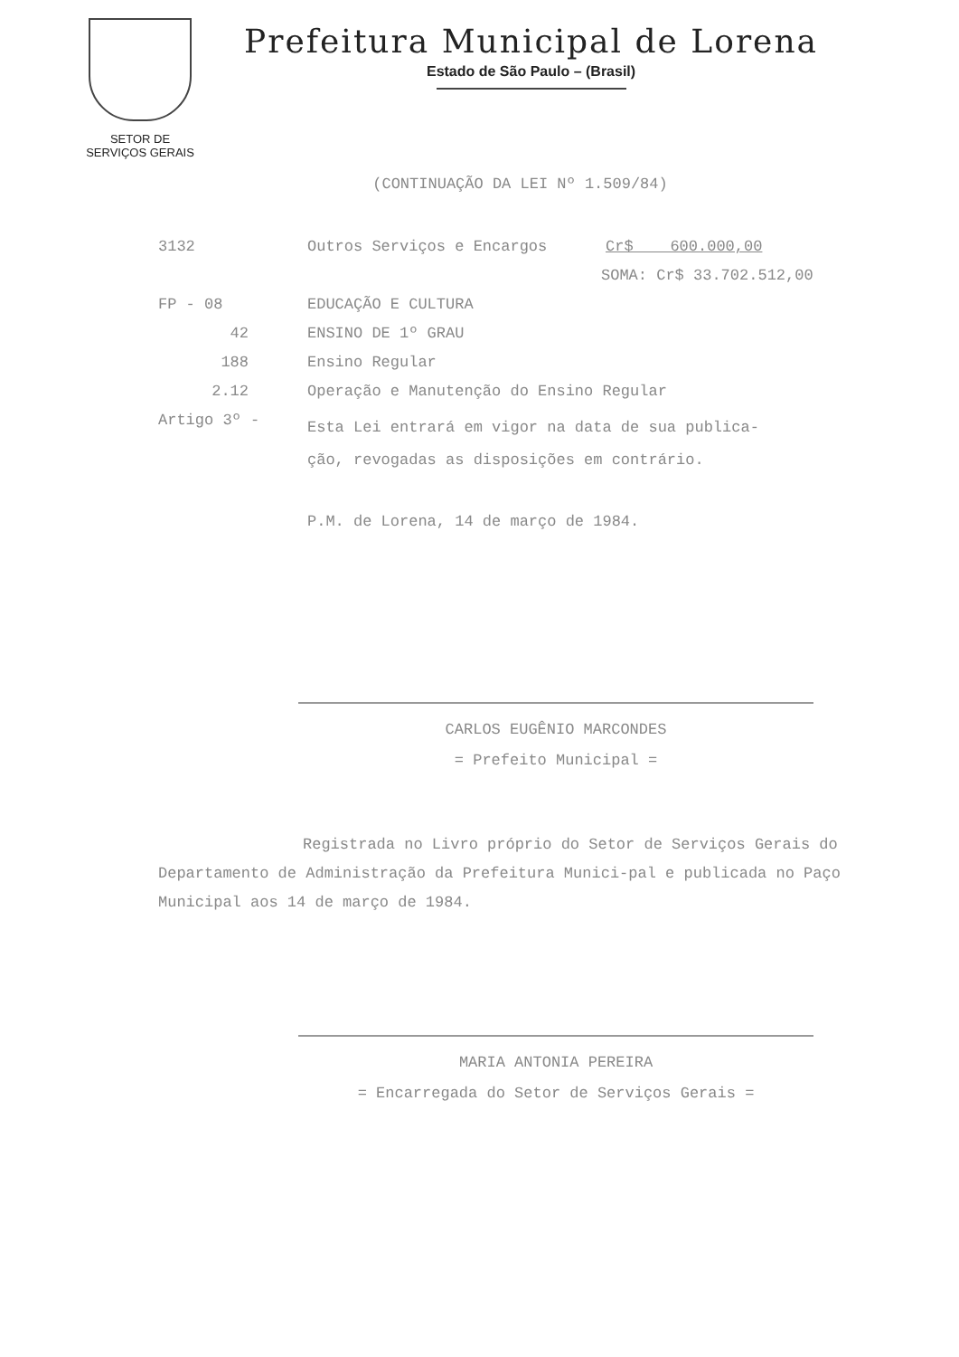SETOR DE
SERVIÇOS GERAIS
Prefeitura Municipal de Lorena
Estado de São Paulo – (Brasil)
(CONTINUAÇÃO DA LEI Nº 1.509/84)
3132 Outros Serviços e Encargos Cr$ 600.000,00
SOMA: Cr$ 33.702.512,00
FP - 08 EDUCAÇÃO E CULTURA
42 ENSINO DE 1º GRAU
188 Ensino Regular
2.12 Operação e Manutenção do Ensino Regular
Artigo 3º - Esta Lei entrará em vigor na data de sua publica-
ção, revogadas as disposições em contrário.
P.M. de Lorena, 14 de março de 1984.
CARLOS EUGÊNIO MARCONDES
= Prefeito Municipal =
Registrada no Livro próprio do Setor de Serviços Gerais do Departamento de Administração da Prefeitura Munici-pal e publicada no Paço Municipal aos 14 de março de 1984.
MARIA ANTONIA PEREIRA
= Encarregada do Setor de Serviços Gerais =